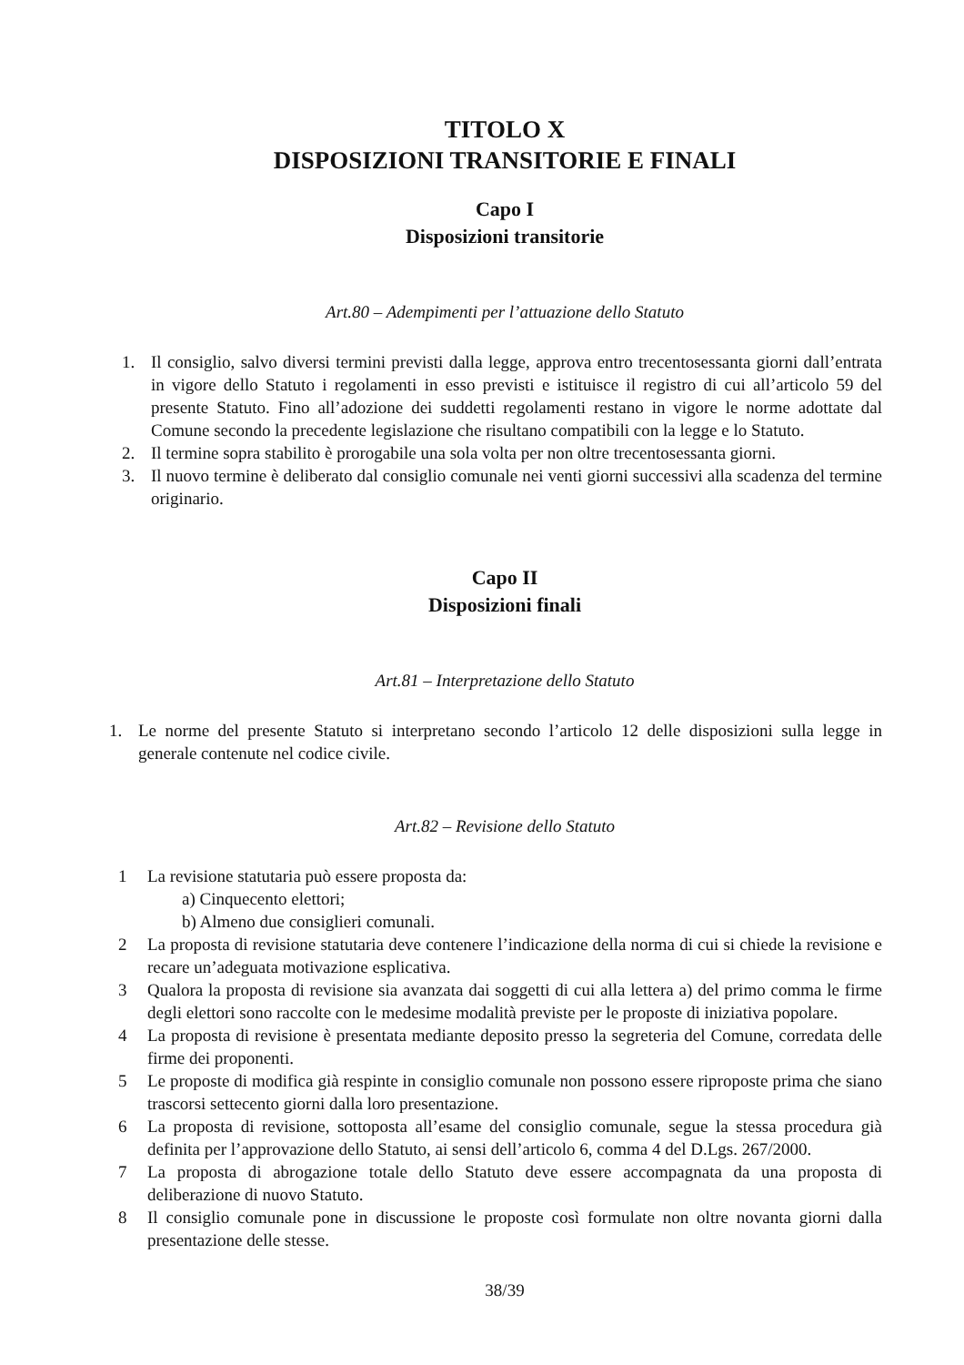TITOLO X
DISPOSIZIONI TRANSITORIE E FINALI
Capo I
Disposizioni transitorie
Art.80 – Adempimenti per l’attuazione dello Statuto
1. Il consiglio, salvo diversi termini previsti dalla legge, approva entro trecentosessanta giorni dall’entrata in vigore dello Statuto i regolamenti in esso previsti e istituisce il registro di cui all’articolo 59 del presente Statuto. Fino all’adozione dei suddetti regolamenti restano in vigore le norme adottate dal Comune secondo la precedente legislazione che risultano compatibili con la legge e lo Statuto.
2. Il termine sopra stabilito è prorogabile una sola volta per non oltre trecentosessanta giorni.
3. Il nuovo termine è deliberato dal consiglio comunale nei venti giorni successivi alla scadenza del termine originario.
Capo II
Disposizioni finali
Art.81 – Interpretazione dello Statuto
1. Le norme del presente Statuto si interpretano secondo l’articolo 12 delle disposizioni sulla legge in generale contenute nel codice civile.
Art.82 – Revisione dello Statuto
1 La revisione statutaria può essere proposta da:
a) Cinquecento elettori;
b) Almeno due consiglieri comunali.
2 La proposta di revisione statutaria deve contenere l’indicazione della norma di cui si chiede la revisione e recare un’adeguata motivazione esplicativa.
3 Qualora la proposta di revisione sia avanzata dai soggetti di cui alla lettera a) del primo comma le firme degli elettori sono raccolte con le medesime modalità previste per le proposte di iniziativa popolare.
4 La proposta di revisione è presentata mediante deposito presso la segreteria del Comune, corredata delle firme dei proponenti.
5 Le proposte di modifica già respinte in consiglio comunale non possono essere riproposte prima che siano trascorsi settecento giorni dalla loro presentazione.
6 La proposta di revisione, sottoposta all’esame del consiglio comunale, segue la stessa procedura già definita per l’approvazione dello Statuto, ai sensi dell’articolo 6, comma 4 del D.Lgs. 267/2000.
7 La proposta di abrogazione totale dello Statuto deve essere accompagnata da una proposta di deliberazione di nuovo Statuto.
8 Il consiglio comunale pone in discussione le proposte così formulate non oltre novanta giorni dalla presentazione delle stesse.
38/39